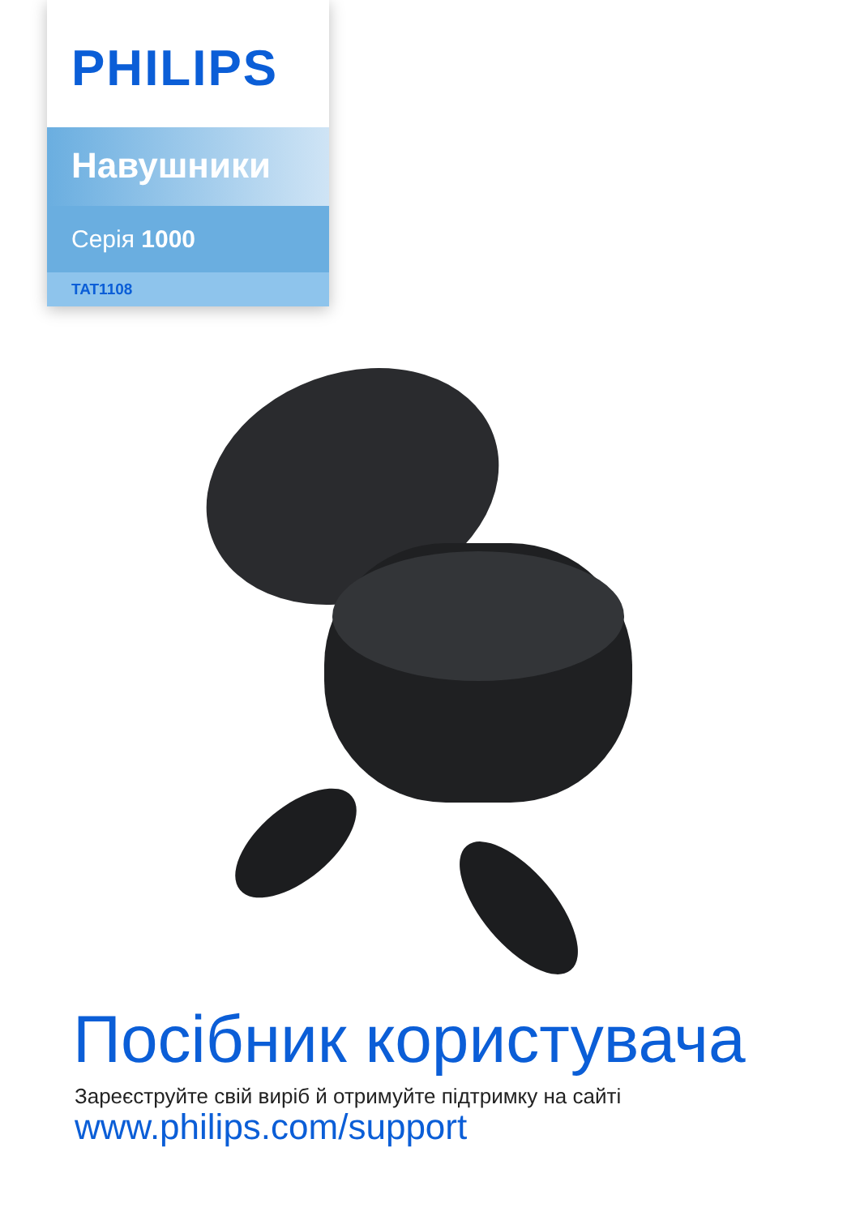PHILIPS
Навушники
Серія 1000
TAT1108
Посібник користувача
Зареєструйте свій виріб й отримуйте підтримку на сайті
www.philips.com/support